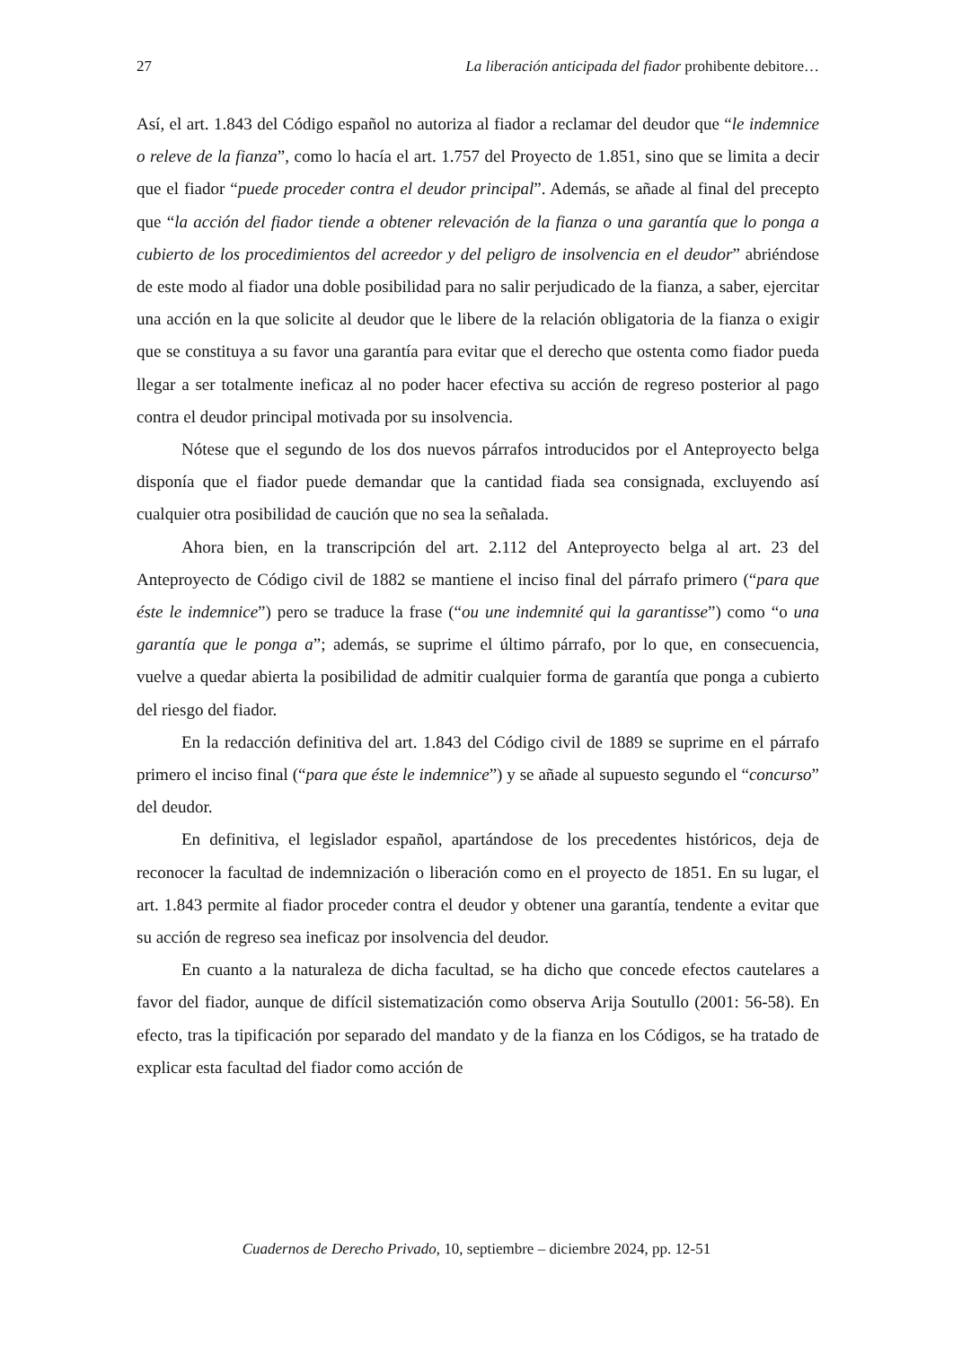27 La liberación anticipada del fiador prohibente debitore…
Así, el art. 1.843 del Código español no autoriza al fiador a reclamar del deudor que “le indemnice o releve de la fianza”, como lo hacía el art. 1.757 del Proyecto de 1.851, sino que se limita a decir que el fiador “puede proceder contra el deudor principal”. Además, se añade al final del precepto que “la acción del fiador tiende a obtener relevación de la fianza o una garantía que lo ponga a cubierto de los procedimientos del acreedor y del peligro de insolvencia en el deudor” abriéndose de este modo al fiador una doble posibilidad para no salir perjudicado de la fianza, a saber, ejercitar una acción en la que solicite al deudor que le libere de la relación obligatoria de la fianza o exigir que se constituya a su favor una garantía para evitar que el derecho que ostenta como fiador pueda llegar a ser totalmente ineficaz al no poder hacer efectiva su acción de regreso posterior al pago contra el deudor principal motivada por su insolvencia.
Nótese que el segundo de los dos nuevos párrafos introducidos por el Anteproyecto belga disponía que el fiador puede demandar que la cantidad fiada sea consignada, excluyendo así cualquier otra posibilidad de caución que no sea la señalada.
Ahora bien, en la transcripción del art. 2.112 del Anteproyecto belga al art. 23 del Anteproyecto de Código civil de 1882 se mantiene el inciso final del párrafo primero (“para que éste le indemnice”) pero se traduce la frase (“ou une indemnité qui la garantisse”) como “o una garantía que le ponga a”; además, se suprime el último párrafo, por lo que, en consecuencia, vuelve a quedar abierta la posibilidad de admitir cualquier forma de garantía que ponga a cubierto del riesgo del fiador.
En la redacción definitiva del art. 1.843 del Código civil de 1889 se suprime en el párrafo primero el inciso final (“para que éste le indemnice”) y se añade al supuesto segundo el “concurso” del deudor.
En definitiva, el legislador español, apartándose de los precedentes históricos, deja de reconocer la facultad de indemnización o liberación como en el proyecto de 1851. En su lugar, el art. 1.843 permite al fiador proceder contra el deudor y obtener una garantía, tendente a evitar que su acción de regreso sea ineficaz por insolvencia del deudor.
En cuanto a la naturaleza de dicha facultad, se ha dicho que concede efectos cautelares a favor del fiador, aunque de difícil sistematización como observa Arija Soutullo (2001: 56-58). En efecto, tras la tipificación por separado del mandato y de la fianza en los Códigos, se ha tratado de explicar esta facultad del fiador como acción de
Cuadernos de Derecho Privado, 10, septiembre – diciembre 2024, pp. 12-51